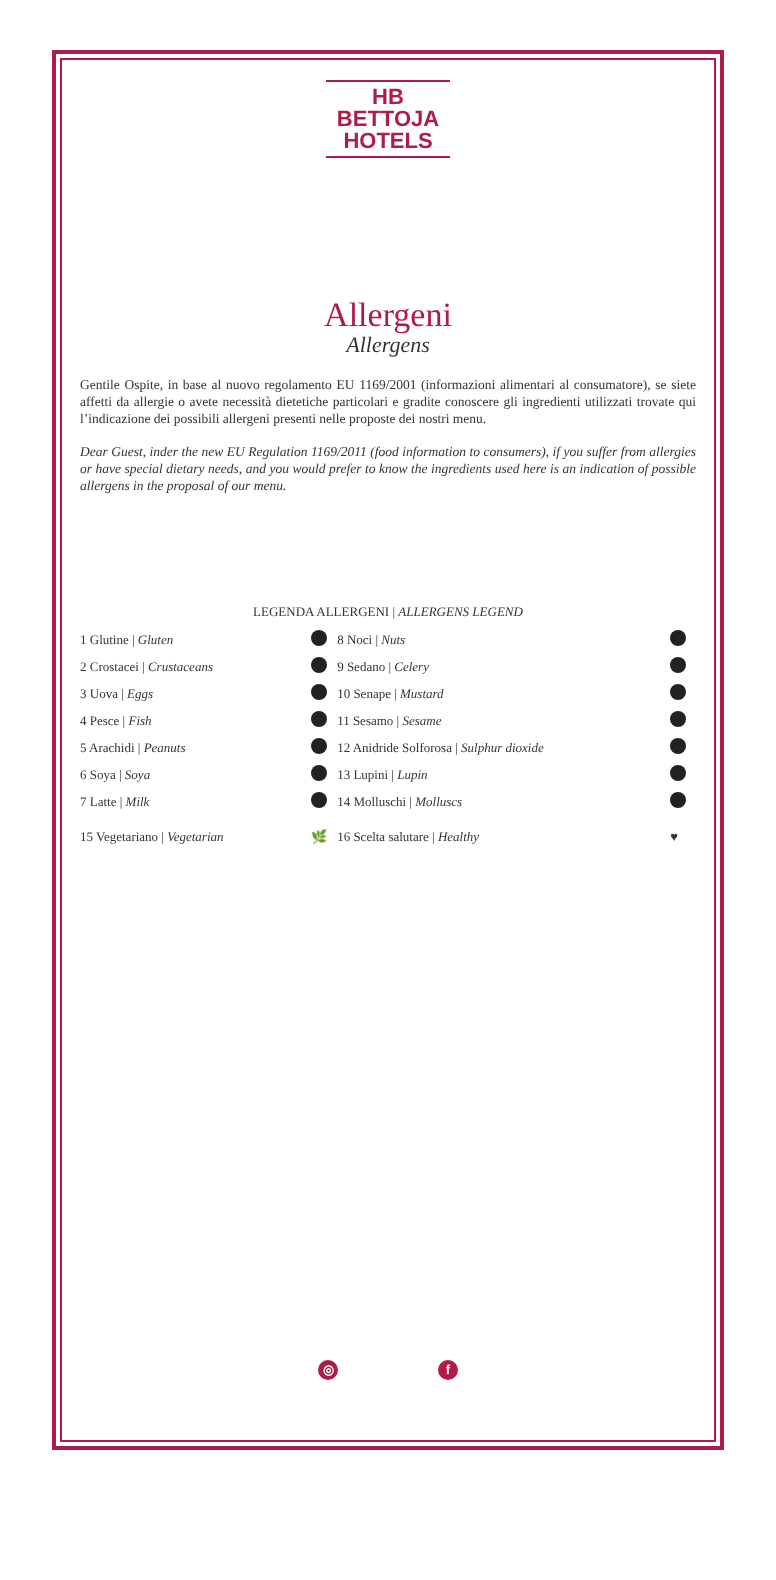HB BETTOJA
HOTELS
Allergeni
Allergens
Gentile Ospite, in base al nuovo regolamento EU 1169/2001 (informazioni alimentari al consumatore), se siete affetti da allergie o avete necessità dietetiche particolari e gradite conoscere gli ingredienti utilizzati trovate qui l’indicazione dei possibili allergeni presenti nelle proposte dei nostri menu.
Dear Guest, inder the new EU Regulation 1169/2011 (food information to consumers), if you suffer from allergies or have special dietary needs, and you would prefer to know the ingredients used here is an indication of possible allergens in the proposal of our menu.
LEGENDA ALLERGENI | ALLERGENS LEGEND
| 1 Glutine / Gluten | | 8 Noci / Nuts | |
| 2 Crostacei / Crustaceans | | 9 Sedano / Celery | |
| 3 Uova / Eggs | | 10 Senape / Mustard | |
| 4 Pesce / Fish | | 11 Sesamo / Sesame | |
| 5 Arachidi / Peanuts | | 12 Anidride Solforosa / Sulphur dioxide | |
| 6 Soya / Soya | | 13 Lupini / Lupin | |
| 7 Latte / Milk | | 14 Molluschi / Molluscs | |
| 15 Vegetariano / Vegetarian | 🌿 | 16 Scelta salutare / Healthy | ♥ |
◎ f